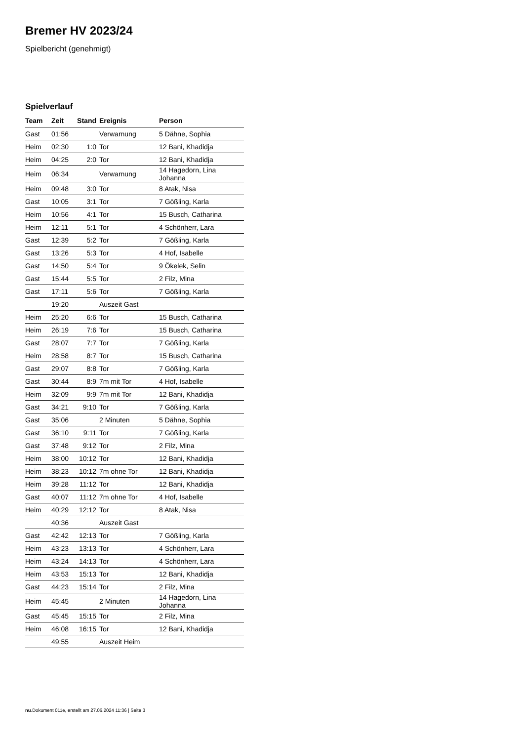Bremer HV 2023/24
Spielbericht (genehmigt)
Spielverlauf
| Team | Zeit | Stand | Ereignis | Person |
| --- | --- | --- | --- | --- |
| Gast | 01:56 | | Verwarnung | 5 Dähne, Sophia |
| Heim | 02:30 | 1:0 | Tor | 12 Bani, Khadidja |
| Heim | 04:25 | 2:0 | Tor | 12 Bani, Khadidja |
| Heim | 06:34 | | Verwarnung | 14 Hagedorn, Lina Johanna |
| Heim | 09:48 | 3:0 | Tor | 8 Atak, Nisa |
| Gast | 10:05 | 3:1 | Tor | 7 Gößling, Karla |
| Heim | 10:56 | 4:1 | Tor | 15 Busch, Catharina |
| Heim | 12:11 | 5:1 | Tor | 4 Schönherr, Lara |
| Gast | 12:39 | 5:2 | Tor | 7 Gößling, Karla |
| Gast | 13:26 | 5:3 | Tor | 4 Hof, Isabelle |
| Gast | 14:50 | 5:4 | Tor | 9 Ökelek, Selin |
| Gast | 15:44 | 5:5 | Tor | 2 Filz, Mina |
| Gast | 17:11 | 5:6 | Tor | 7 Gößling, Karla |
| | 19:20 | | Auszeit Gast | |
| Heim | 25:20 | 6:6 | Tor | 15 Busch, Catharina |
| Heim | 26:19 | 7:6 | Tor | 15 Busch, Catharina |
| Gast | 28:07 | 7:7 | Tor | 7 Gößling, Karla |
| Heim | 28:58 | 8:7 | Tor | 15 Busch, Catharina |
| Gast | 29:07 | 8:8 | Tor | 7 Gößling, Karla |
| Gast | 30:44 | 8:9 | 7m mit Tor | 4 Hof, Isabelle |
| Heim | 32:09 | 9:9 | 7m mit Tor | 12 Bani, Khadidja |
| Gast | 34:21 | 9:10 | Tor | 7 Gößling, Karla |
| Gast | 35:06 | | 2 Minuten | 5 Dähne, Sophia |
| Gast | 36:10 | 9:11 | Tor | 7 Gößling, Karla |
| Gast | 37:48 | 9:12 | Tor | 2 Filz, Mina |
| Heim | 38:00 | 10:12 | Tor | 12 Bani, Khadidja |
| Heim | 38:23 | 10:12 | 7m ohne Tor | 12 Bani, Khadidja |
| Heim | 39:28 | 11:12 | Tor | 12 Bani, Khadidja |
| Gast | 40:07 | 11:12 | 7m ohne Tor | 4 Hof, Isabelle |
| Heim | 40:29 | 12:12 | Tor | 8 Atak, Nisa |
| | 40:36 | | Auszeit Gast | |
| Gast | 42:42 | 12:13 | Tor | 7 Gößling, Karla |
| Heim | 43:23 | 13:13 | Tor | 4 Schönherr, Lara |
| Heim | 43:24 | 14:13 | Tor | 4 Schönherr, Lara |
| Heim | 43:53 | 15:13 | Tor | 12 Bani, Khadidja |
| Gast | 44:23 | 15:14 | Tor | 2 Filz, Mina |
| Heim | 45:45 | | 2 Minuten | 14 Hagedorn, Lina Johanna |
| Gast | 45:45 | 15:15 | Tor | 2 Filz, Mina |
| Heim | 46:08 | 16:15 | Tor | 12 Bani, Khadidja |
| | 49:55 | | Auszeit Heim | |
nu.Dokument 011e, erstellt am 27.06.2024 11:36 | Seite 3